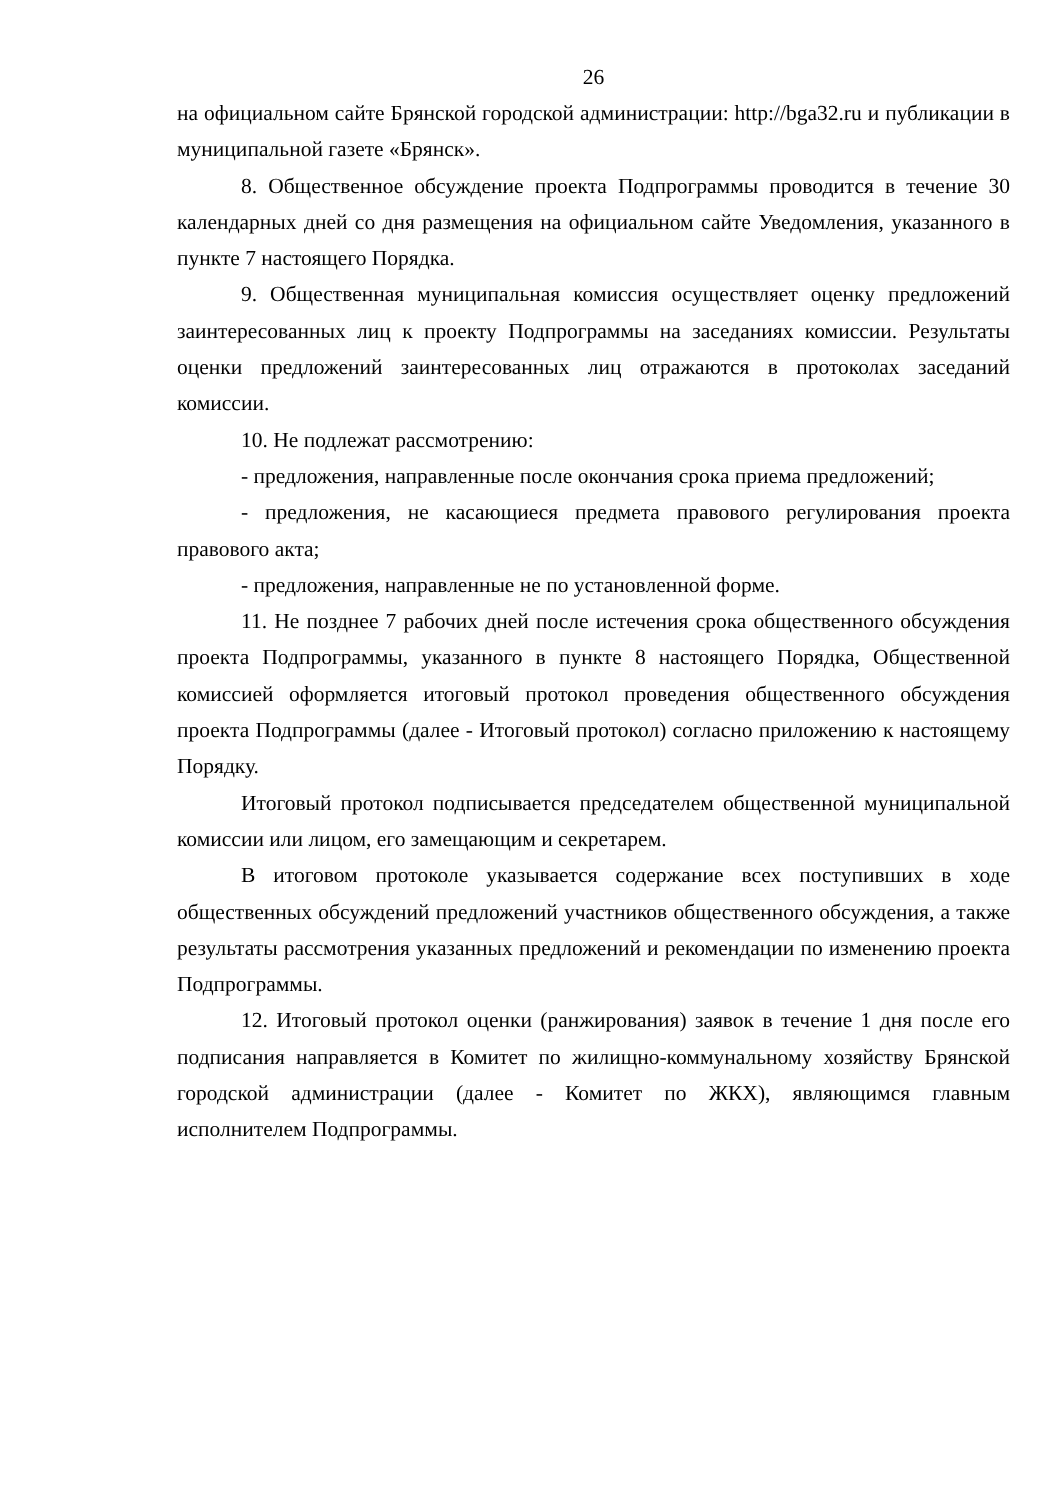26
на официальном сайте Брянской городской администрации: http://bga32.ru и публикации в муниципальной газете «Брянск».
8. Общественное обсуждение проекта Подпрограммы проводится в течение 30 календарных дней со дня размещения на официальном сайте Уведомления, указанного в пункте 7 настоящего Порядка.
9. Общественная муниципальная комиссия осуществляет оценку предложений заинтересованных лиц к проекту Подпрограммы на заседаниях комиссии. Результаты оценки предложений заинтересованных лиц отражаются в протоколах заседаний комиссии.
10. Не подлежат рассмотрению:
- предложения, направленные после окончания срока приема предложений;
- предложения, не касающиеся предмета правового регулирования проекта правового акта;
- предложения, направленные не по установленной форме.
11. Не позднее 7 рабочих дней после истечения срока общественного обсуждения проекта Подпрограммы, указанного в пункте 8 настоящего Порядка, Общественной комиссией оформляется итоговый протокол проведения общественного обсуждения проекта Подпрограммы (далее - Итоговый протокол) согласно приложению к настоящему Порядку.
Итоговый протокол подписывается председателем общественной муниципальной комиссии или лицом, его замещающим и секретарем.
В итоговом протоколе указывается содержание всех поступивших в ходе общественных обсуждений предложений участников общественного обсуждения, а также результаты рассмотрения указанных предложений и рекомендации по изменению проекта Подпрограммы.
12. Итоговый протокол оценки (ранжирования) заявок в течение 1 дня после его подписания направляется в Комитет по жилищно-коммунальному хозяйству Брянской городской администрации (далее - Комитет по ЖКХ), являющимся главным исполнителем Подпрограммы.